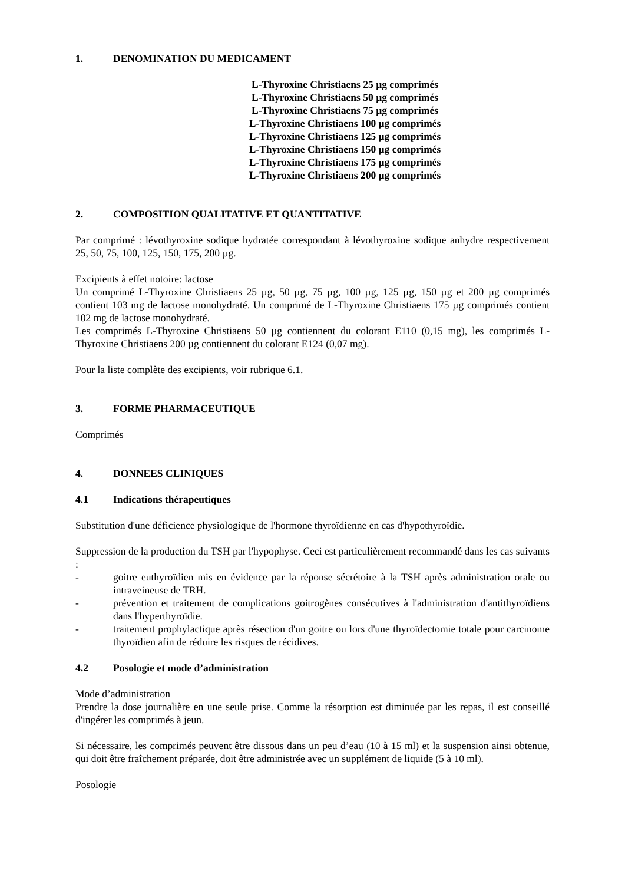1. DENOMINATION DU MEDICAMENT
L-Thyroxine Christiaens 25 µg comprimés
L-Thyroxine Christiaens 50 µg comprimés
L-Thyroxine Christiaens 75 µg comprimés
L-Thyroxine Christiaens 100 µg comprimés
L-Thyroxine Christiaens 125 µg comprimés
L-Thyroxine Christiaens 150 µg comprimés
L-Thyroxine Christiaens 175 µg comprimés
L-Thyroxine Christiaens 200 µg comprimés
2. COMPOSITION QUALITATIVE ET QUANTITATIVE
Par comprimé : lévothyroxine sodique hydratée correspondant à lévothyroxine sodique anhydre respectivement 25, 50, 75, 100, 125, 150, 175, 200 µg.
Excipients à effet notoire: lactose
Un comprimé L-Thyroxine Christiaens 25 µg, 50 µg, 75 µg, 100 µg, 125 µg, 150 µg et 200 µg comprimés contient 103 mg de lactose monohydraté. Un comprimé de L-Thyroxine Christiaens 175 µg comprimés contient 102 mg de lactose monohydraté.
Les comprimés L-Thyroxine Christiaens 50 µg contiennent du colorant E110 (0,15 mg), les comprimés L-Thyroxine Christiaens 200 µg contiennent du colorant E124 (0,07 mg).
Pour la liste complète des excipients, voir rubrique 6.1.
3. FORME PHARMACEUTIQUE
Comprimés
4. DONNEES CLINIQUES
4.1 Indications thérapeutiques
Substitution d'une déficience physiologique de l'hormone thyroïdienne en cas d'hypothyroïdie.
Suppression de la production du TSH par l'hypophyse. Ceci est particulièrement recommandé dans les cas suivants :
- goitre euthyroïdien mis en évidence par la réponse sécrétoire à la TSH après administration orale ou intraveineuse de TRH.
- prévention et traitement de complications goitrogènes consécutives à l'administration d'antithyroïdiens dans l'hyperthyroïdie.
- traitement prophylactique après résection d'un goitre ou lors d'une thyroïdectomie totale pour carcinome thyroïdien afin de réduire les risques de récidives.
4.2 Posologie et mode d’administration
Mode d’administration
Prendre la dose journalière en une seule prise. Comme la résorption est diminuée par les repas, il est conseillé d'ingérer les comprimés à jeun.
Si nécessaire, les comprimés peuvent être dissous dans un peu d’eau (10 à 15 ml) et la suspension ainsi obtenue, qui doit être fraîchement préparée, doit être administrée avec un supplément de liquide (5 à 10 ml).
Posologie